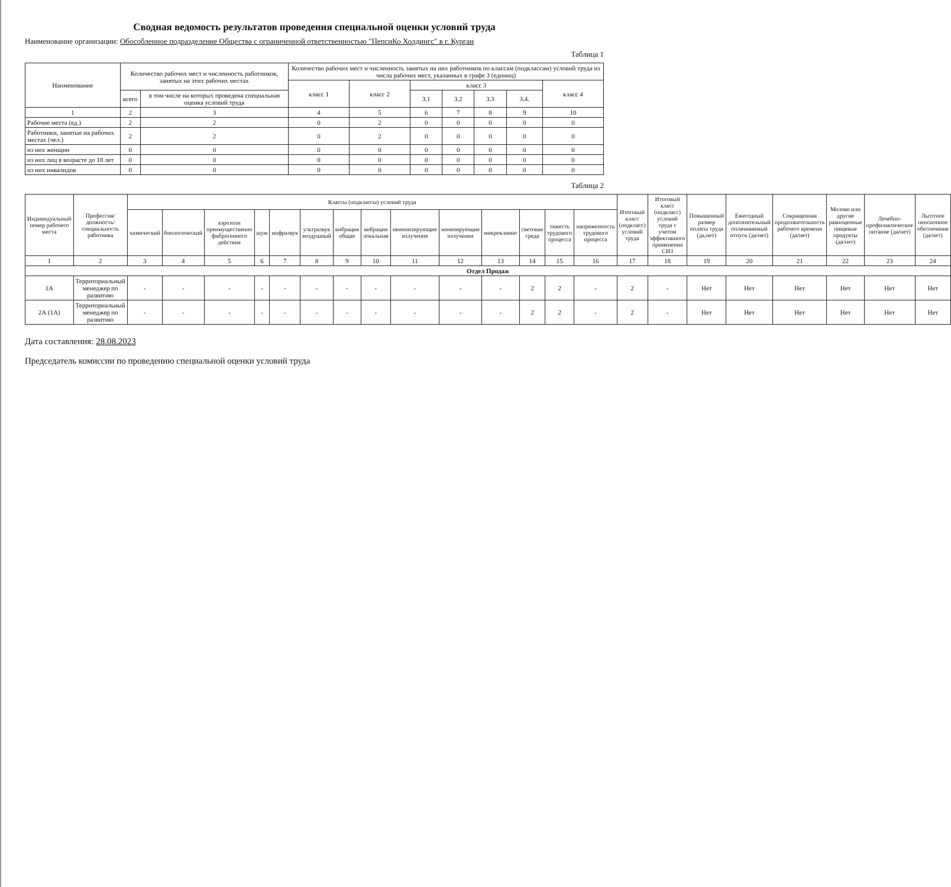Сводная ведомость результатов проведения специальной оценки условий труда
Наименование организации: Обособленное подразделение Общества с ограниченной ответственностью "ПепсиКо Холдингс" в г. Курган
Таблица 1
| Наименование | Количество рабочих мест и численность работников, занятых на этих рабочих местах | | Количество рабочих мест и численность занятых на них работников по классам (подклассам) условий труда из числа рабочих мест, указанных в графе 3 (единиц) | | | | | | |
| --- | --- | --- | --- | --- | --- | --- | --- | --- | --- |
| | | | класс 1 | класс 2 | класс 3 | | | | класс 4 |
| | всего | в том числе на которых проведена специальная оценка условий труда | | | 3.1 | 3.2 | 3.3 | 3.4. | |
| 1 | 2 | 3 | 4 | 5 | 6 | 7 | 8 | 9 | 10 |
| Рабочие места (ед.) | 2 | 2 | 0 | 2 | 0 | 0 | 0 | 0 | 0 |
| Работники, занятые на рабочих местах (чел.) | 2 | 2 | 0 | 2 | 0 | 0 | 0 | 0 | 0 |
| из них женщин | 0 | 0 | 0 | 0 | 0 | 0 | 0 | 0 | 0 |
| из них лиц в возрасте до 18 лет | 0 | 0 | 0 | 0 | 0 | 0 | 0 | 0 | 0 |
| из них инвалидов | 0 | 0 | 0 | 0 | 0 | 0 | 0 | 0 | 0 |
Таблица 2
| Индивидуальный номер рабочего места | Профессия/ должность/ специальность работника | Классы (подклассы) условий труда | | | | | | | | | | | | | | Итоговый класс (подкласс) условий труда | Итоговый класс (подкласс) условий труда с учетом эффективного применения СИЗ | Повышенный размер оплаты труда (да,нет) | Ежегодный дополнительный оплачиваемый отпуск (да/нет) | Сокращенная продолжительность рабочего времени (да/нет) | Молоко или другие равноценные пищевые продукты (да/нет) | Лечебно-профилактическое питание (да/нет) | Льготное пенсионное обеспечение (да/нет) |
| --- | --- | --- | --- | --- | --- | --- | --- | --- | --- | --- | --- | --- | --- | --- | --- | --- | --- | --- | --- | --- | --- | --- | --- |
| | | химический | биологический | аэрозоли преимущественно фиброгенного действия | шум | инфразвук | ультразвук воздушный | вибрация общая | вибрация локальная | неионизирующие излучения | ионизирующие излучения | микроклимат | световая среда | тяжесть трудового процесса | напряженность трудового процесса | | | | | | | | |
| 1 | 2 | 3 | 4 | 5 | 6 | 7 | 8 | 9 | 10 | 11 | 12 | 13 | 14 | 15 | 16 | 17 | 18 | 19 | 20 | 21 | 22 | 23 | 24 |
| Отдел Продаж | | | | | | | | | | | | | | | | | | | | | | | |
| 1А | Территориальный менеджер по развитию | - | - | - | - | - | - | - | - | - | - | - | 2 | 2 | - | 2 | - | Нет | Нет | Нет | Нет | Нет | Нет |
| 2А (1А) | Территориальный менеджер по развитию | - | - | - | - | - | - | - | - | - | - | - | 2 | 2 | - | 2 | - | Нет | Нет | Нет | Нет | Нет | Нет |
Дата составления: 28.08.2023
Председатель комиссии по проведению специальной оценки условий труда